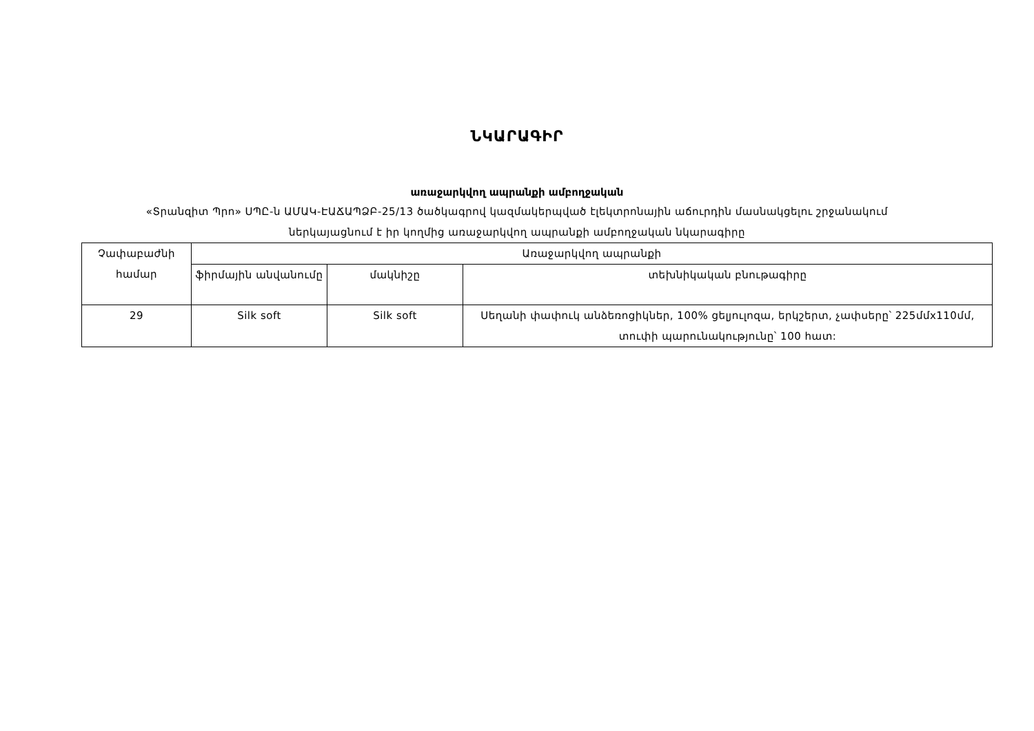ՆԿԱՐԱԳԻՐ
առաջարկվող ապրանքի ամբողջական
«Տրանզիտ Պրո» ՍՊԸ-ն ԱՄԱԿ-ԷԱՃԱՊՁԲ-25/13 ծածկագրով կազմակերպված էլեկտրոնային աճուրդին մասնակցելու շրջանակում
ներկայացնում է իր կողմից առաջարկվող ապրանքի ամբողջական նկարագիրը
| Չափաբաժնի համար | Առաջարկվող ապրանքի | | |
| --- | --- | --- | --- |
| | ֆիրմային անվանումը | մակնիշը | տեխնիկական բնութագիրը |
| 29 | Silk soft | Silk soft | Սեղանի փափուկ անձեռոցիկներ, 100% ցելյուլոզա, երկշերտ, չափսերը՝ 225մմx110մմ, տուփի պարունակությունը՝ 100 հատ: |